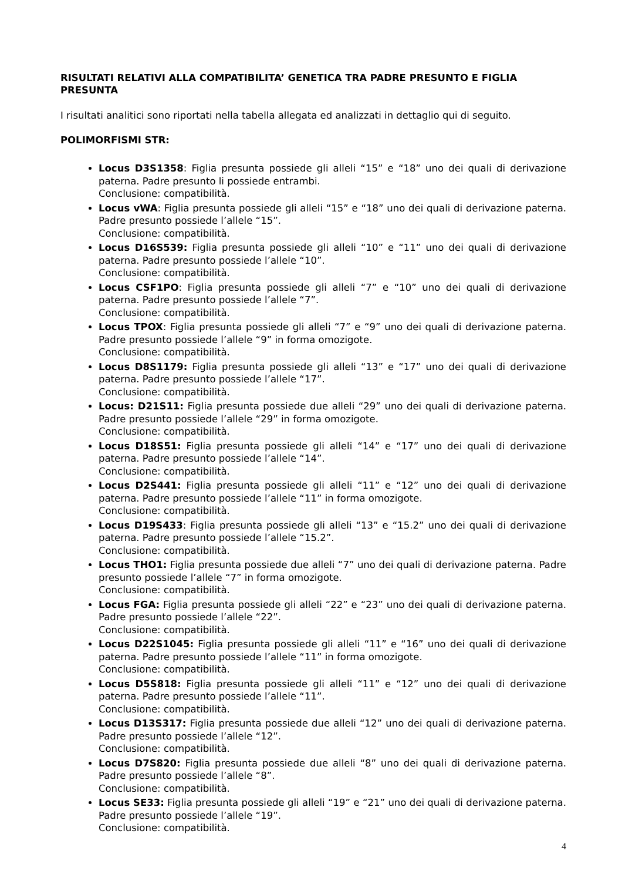RISULTATI RELATIVI ALLA COMPATIBILITA’ GENETICA TRA PADRE PRESUNTO E FIGLIA PRESUNTA
I risultati analitici sono riportati nella tabella allegata ed analizzati in dettaglio qui di seguito.
POLIMORFISMI STR:
Locus D3S1358: Figlia presunta possiede gli alleli “15” e “18” uno dei quali di derivazione paterna. Padre presunto li possiede entrambi.
Conclusione: compatibilità.
Locus vWA: Figlia presunta possiede gli alleli “15” e “18” uno dei quali di derivazione paterna. Padre presunto possiede l’allele “15”.
Conclusione: compatibilità.
Locus D16S539: Figlia presunta possiede gli alleli “10” e “11” uno dei quali di derivazione paterna. Padre presunto possiede l’allele “10”.
Conclusione: compatibilità.
Locus CSF1PO: Figlia presunta possiede gli alleli “7” e “10” uno dei quali di derivazione paterna. Padre presunto possiede l’allele “7”.
Conclusione: compatibilità.
Locus TPOX: Figlia presunta possiede gli alleli “7” e “9” uno dei quali di derivazione paterna. Padre presunto possiede l’allele “9” in forma omozigote.
Conclusione: compatibilità.
Locus D8S1179: Figlia presunta possiede gli alleli “13” e “17” uno dei quali di derivazione paterna. Padre presunto possiede l’allele “17”.
Conclusione: compatibilità.
Locus: D21S11: Figlia presunta possiede due alleli “29” uno dei quali di derivazione paterna. Padre presunto possiede l’allele “29” in forma omozigote.
Conclusione: compatibilità.
Locus D18S51: Figlia presunta possiede gli alleli “14” e “17” uno dei quali di derivazione paterna. Padre presunto possiede l’allele “14”.
Conclusione: compatibilità.
Locus D2S441: Figlia presunta possiede gli alleli “11” e “12” uno dei quali di derivazione paterna. Padre presunto possiede l’allele “11” in forma omozigote.
Conclusione: compatibilità.
Locus D19S433: Figlia presunta possiede gli alleli “13” e “15.2” uno dei quali di derivazione paterna. Padre presunto possiede l’allele “15.2”.
Conclusione: compatibilità.
Locus THO1: Figlia presunta possiede due alleli “7” uno dei quali di derivazione paterna. Padre presunto possiede l’allele “7” in forma omozigote.
Conclusione: compatibilità.
Locus FGA: Figlia presunta possiede gli alleli “22” e “23” uno dei quali di derivazione paterna. Padre presunto possiede l’allele “22”.
Conclusione: compatibilità.
Locus D22S1045: Figlia presunta possiede gli alleli “11” e “16” uno dei quali di derivazione paterna. Padre presunto possiede l’allele “11” in forma omozigote.
Conclusione: compatibilità.
Locus D5S818: Figlia presunta possiede gli alleli “11” e “12” uno dei quali di derivazione paterna. Padre presunto possiede l’allele “11”.
Conclusione: compatibilità.
Locus D13S317: Figlia presunta possiede due alleli “12” uno dei quali di derivazione paterna. Padre presunto possiede l’allele “12”.
Conclusione: compatibilità.
Locus D7S820: Figlia presunta possiede due alleli “8” uno dei quali di derivazione paterna. Padre presunto possiede l’allele “8”.
Conclusione: compatibilità.
Locus SE33: Figlia presunta possiede gli alleli “19” e “21” uno dei quali di derivazione paterna. Padre presunto possiede l’allele “19”.
Conclusione: compatibilità.
4